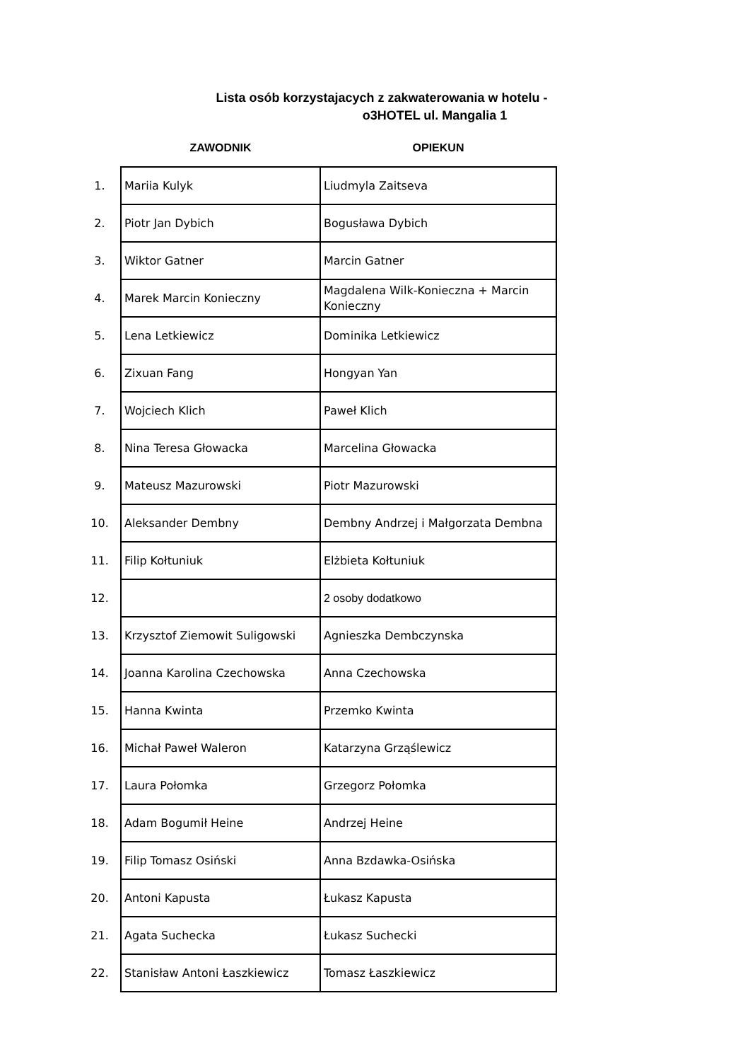Lista osób korzystajacych z zakwaterowania w hotelu -
o3HOTEL ul. Mangalia 1
| | ZAWODNIK | OPIEKUN |
| --- | --- | --- |
| 1. | Mariia Kulyk | Liudmyla Zaitseva |
| 2. | Piotr Jan Dybich | Bogusława Dybich |
| 3. | Wiktor Gatner | Marcin Gatner |
| 4. | Marek Marcin Konieczny | Magdalena Wilk-Konieczna + Marcin Konieczny |
| 5. | Lena Letkiewicz | Dominika Letkiewicz |
| 6. | Zixuan Fang | Hongyan Yan |
| 7. | Wojciech Klich | Paweł Klich |
| 8. | Nina Teresa Głowacka | Marcelina Głowacka |
| 9. | Mateusz Mazurowski | Piotr Mazurowski |
| 10. | Aleksander Dembny | Dembny Andrzej i Małgorzata Dembna |
| 11. | Filip Kołtuniuk | Elżbieta Kołtuniuk |
| 12. | | 2 osoby dodatkowo |
| 13. | Krzysztof Ziemowit Suligowski | Agnieszka Dembczynska |
| 14. | Joanna Karolina Czechowska | Anna Czechowska |
| 15. | Hanna Kwinta | Przemko Kwinta |
| 16. | Michał Paweł Waleron | Katarzyna Grząślewicz |
| 17. | Laura Połomka | Grzegorz Połomka |
| 18. | Adam Bogumił Heine | Andrzej Heine |
| 19. | Filip Tomasz Osiński | Anna Bzdawka-Osińska |
| 20. | Antoni Kapusta | Łukasz Kapusta |
| 21. | Agata Suchecka | Łukasz Suchecki |
| 22. | Stanisław Antoni Łaszkiewicz | Tomasz Łaszkiewicz |